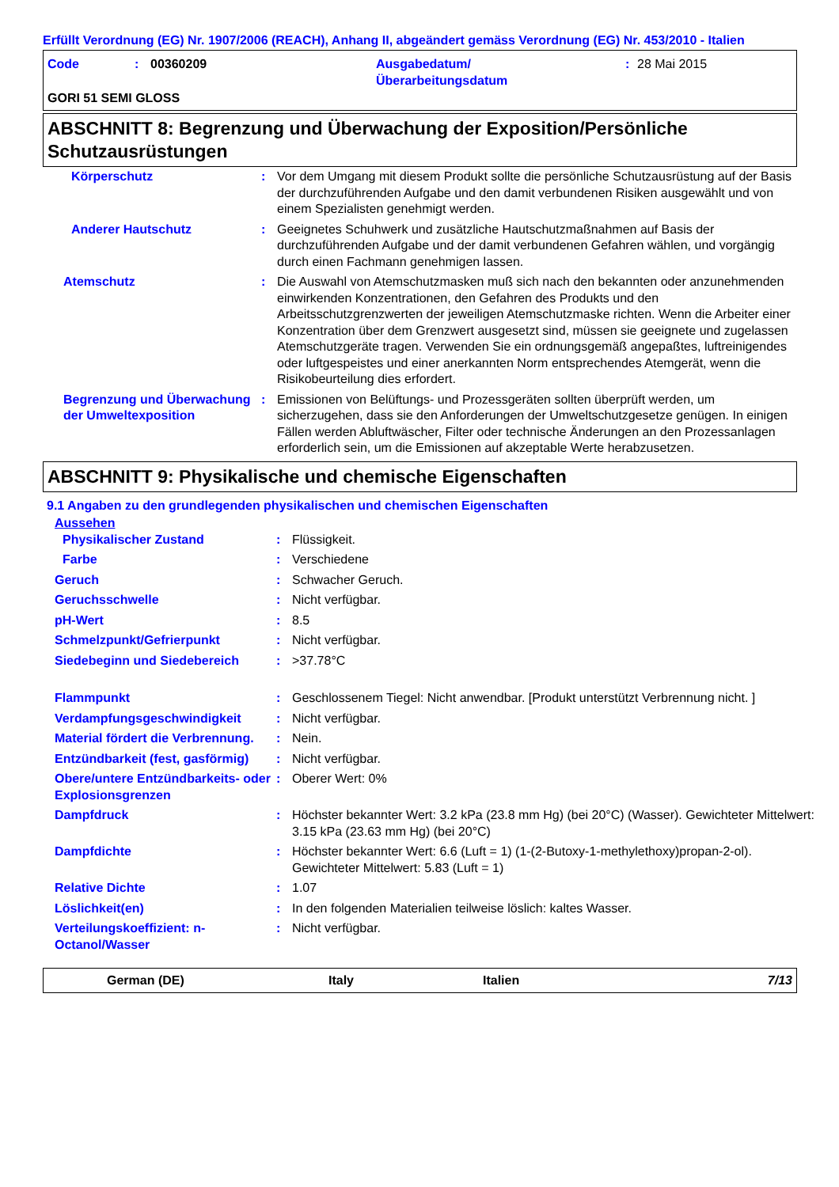Erfüllt Verordnung (EG) Nr. 1907/2006 (REACH), Anhang II, abgeändert gemäss Verordnung (EG) Nr. 453/2010 - Italien
| Code | : | 00360209 | Ausgabedatum/ Überarbeitungsdatum | : | 28 Mai 2015 |
GORI 51 SEMI GLOSS
ABSCHNITT 8: Begrenzung und Überwachung der Exposition/Persönliche Schutzausrüstungen
| Körperschutz | : | Vor dem Umgang mit diesem Produkt sollte die persönliche Schutzausrüstung auf der Basis der durchzuführenden Aufgabe und den damit verbundenen Risiken ausgewählt und von einem Spezialisten genehmigt werden. |
| Anderer Hautschutz | : | Geeignetes Schuhwerk und zusätzliche Hautschutzmaßnahmen auf Basis der durchzuführenden Aufgabe und der damit verbundenen Gefahren wählen, und vorgängig durch einen Fachmann genehmigen lassen. |
| Atemschutz | : | Die Auswahl von Atemschutzmasken muß sich nach den bekannten oder anzunehmenden einwirkenden Konzentrationen, den Gefahren des Produkts und den Arbeitsschutzgrenzwerten der jeweiligen Atemschutzmaske richten. Wenn die Arbeiter einer Konzentration über dem Grenzwert ausgesetzt sind, müssen sie geeignete und zugelassen Atemschutzgeräte tragen. Verwenden Sie ein ordnungsgemäß angepaßtes, luftreinigendes oder luftgespeistes und einer anerkannten Norm entsprechendes Atemgerät, wenn die Risikobeurteilung dies erfordert. |
| Begrenzung und Überwachung der Umweltexposition | : | Emissionen von Belüftungs- und Prozessgeräten sollten überprüft werden, um sicherzugehen, dass sie den Anforderungen der Umweltschutzgesetze genügen. In einigen Fällen werden Abluftwäscher, Filter oder technische Änderungen an den Prozessanlagen erforderlich sein, um die Emissionen auf akzeptable Werte herabzusetzen. |
ABSCHNITT 9: Physikalische und chemische Eigenschaften
9.1 Angaben zu den grundlegenden physikalischen und chemischen Eigenschaften
Aussehen
| Physikalischer Zustand | : | Flüssigkeit. |
| Farbe | : | Verschiedene |
| Geruch | : | Schwacher Geruch. |
| Geruchsschwelle | : | Nicht verfügbar. |
| pH-Wert | : | 8.5 |
| Schmelzpunkt/Gefrierpunkt | : | Nicht verfügbar. |
| Siedebeginn und Siedebereich | : | >37.78°C |
| Flammpunkt | : | Geschlossenem Tiegel: Nicht anwendbar. [Produkt unterstützt Verbrennung nicht. ] |
| Verdampfungsgeschwindigkeit | : | Nicht verfügbar. |
| Material fördert die Verbrennung. | : | Nein. |
| Entzündbarkeit (fest, gasförmig) | : | Nicht verfügbar. |
| Obere/untere Entzündbarkeits- oder Explosionsgrenzen | : | Oberer Wert: 0% |
| Dampfdruck | : | Höchster bekannter Wert: 3.2 kPa (23.8 mm Hg) (bei 20°C) (Wasser). Gewichteter Mittelwert: 3.15 kPa (23.63 mm Hg) (bei 20°C) |
| Dampfdichte | : | Höchster bekannter Wert: 6.6 (Luft = 1) (1-(2-Butoxy-1-methylethoxy)propan-2-ol). Gewichteter Mittelwert: 5.83 (Luft = 1) |
| Relative Dichte | : | 1.07 |
| Löslichkeit(en) | : | In den folgenden Materialien teilweise löslich: kaltes Wasser. |
| Verteilungskoeffizient: n-Octanol/Wasser | : | Nicht verfügbar. |
German (DE) Italy Italien 7/13